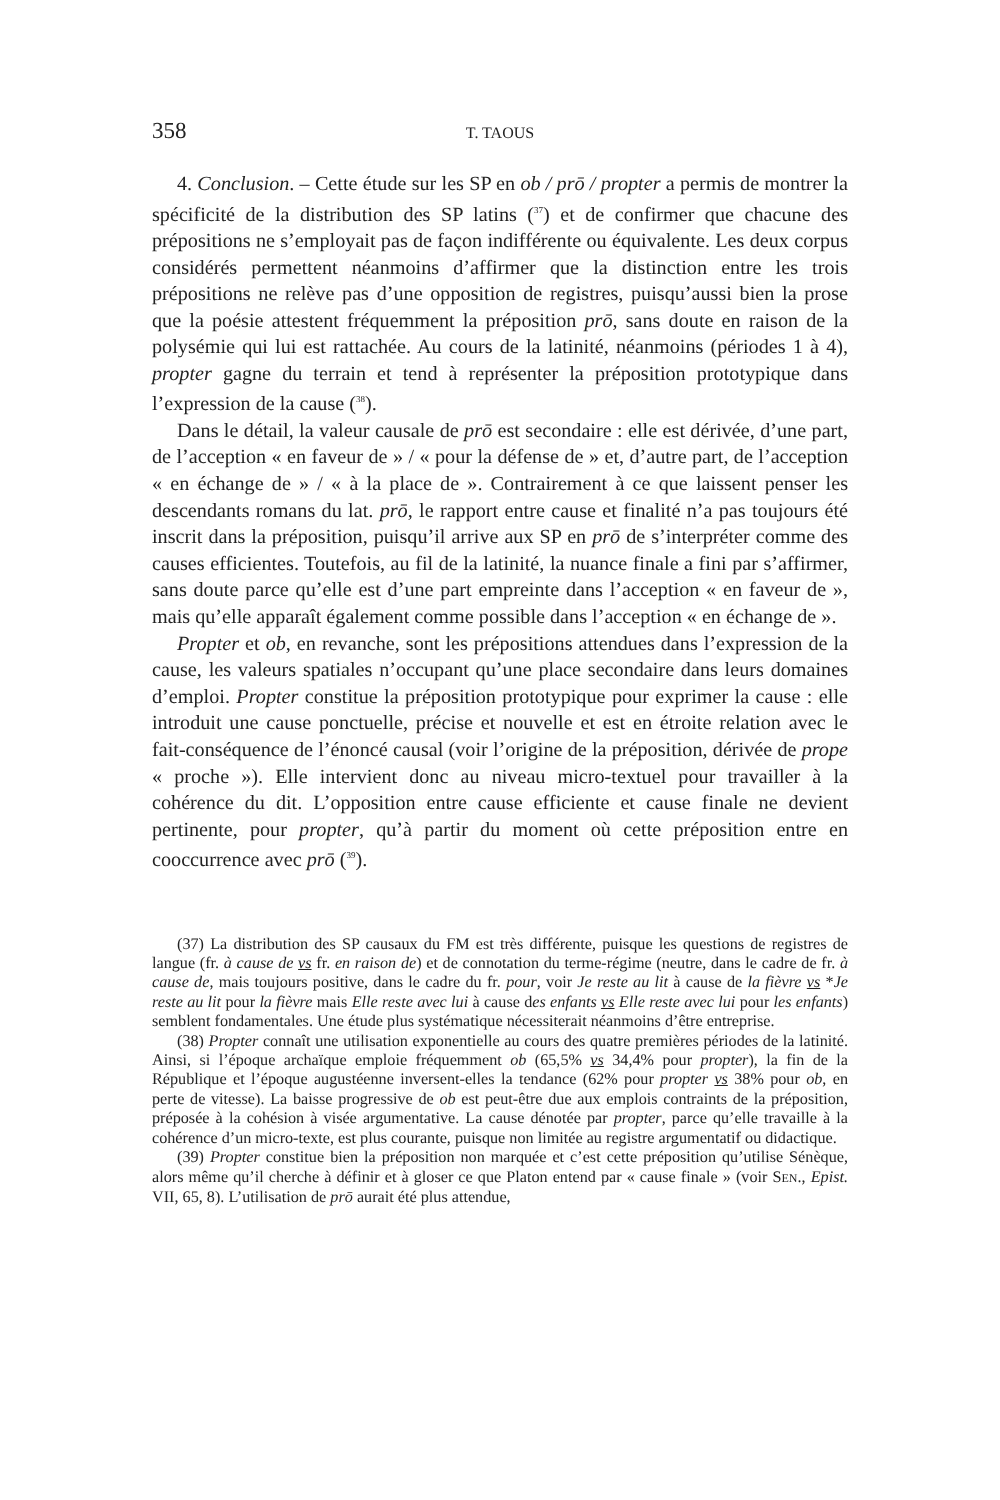358 T. TAOUS
4. Conclusion. – Cette étude sur les SP en ob / prō / propter a permis de montrer la spécificité de la distribution des SP latins (<sup>37</sup>) et de confirmer que chacune des prépositions ne s’employait pas de façon indifférente ou équivalente. Les deux corpus considérés permettent néanmoins d’affirmer que la distinction entre les trois prépositions ne relève pas d’une opposition de registres, puisqu’aussi bien la prose que la poésie attestent fréquemment la préposition prō, sans doute en raison de la polysémie qui lui est rattachée. Au cours de la latinité, néanmoins (périodes 1 à 4), propter gagne du terrain et tend à représenter la préposition prototypique dans l’expression de la cause (<sup>38</sup>).
Dans le détail, la valeur causale de prō est secondaire : elle est dérivée, d’une part, de l’acception « en faveur de » / « pour la défense de » et, d’autre part, de l’acception « en échange de » / « à la place de ». Contrairement à ce que laissent penser les descendants romans du lat. prō, le rapport entre cause et finalité n’a pas toujours été inscrit dans la préposition, puisqu’il arrive aux SP en prō de s’interpréter comme des causes efficientes. Toutefois, au fil de la latinité, la nuance finale a fini par s’affirmer, sans doute parce qu’elle est d’une part empreinte dans l’acception « en faveur de », mais qu’elle apparaît également comme possible dans l’acception « en échange de ».
Propter et ob, en revanche, sont les prépositions attendues dans l’expression de la cause, les valeurs spatiales n’occupant qu’une place secondaire dans leurs domaines d’emploi. Propter constitue la préposition prototypique pour exprimer la cause : elle introduit une cause ponctuelle, précise et nouvelle et est en étroite relation avec le fait-conséquence de l’énoncé causal (voir l’origine de la préposition, dérivée de prope « proche »). Elle intervient donc au niveau micro-textuel pour travailler à la cohérence du dit. L’opposition entre cause efficiente et cause finale ne devient pertinente, pour propter, qu’à partir du moment où cette préposition entre en cooccurrence avec prō (<sup>39</sup>).
(37) La distribution des SP causaux du FM est très différente, puisque les questions de registres de langue (fr. à cause de vs fr. en raison de) et de connotation du terme-régime (neutre, dans le cadre de fr. à cause de, mais toujours positive, dans le cadre du fr. pour, voir Je reste au lit à cause de la fièvre vs *Je reste au lit pour la fièvre mais Elle reste avec lui à cause des enfants vs Elle reste avec lui pour les enfants) semblent fondamentales. Une étude plus systématique nécessiterait néanmoins d’être entreprise.
(38) Propter connaît une utilisation exponentielle au cours des quatre premières périodes de la latinité. Ainsi, si l’époque archaïque emploie fréquemment ob (65,5% vs 34,4% pour propter), la fin de la République et l’époque augustéenne inversent-elles la tendance (62% pour propter vs 38% pour ob, en perte de vitesse). La baisse progressive de ob est peut-être due aux emplois contraints de la préposition, préposée à la cohésion à visée argumentative. La cause dénotée par propter, parce qu’elle travaille à la cohérence d’un micro-texte, est plus courante, puisque non limitée au registre argumentatif ou didactique.
(39) Propter constitue bien la préposition non marquée et c’est cette préposition qu’utilise Sénèque, alors même qu’il cherche à définir et à gloser ce que Platon entend par « cause finale » (voir SEN., Epist. VII, 65, 8). L’utilisation de prō aurait été plus attendue,